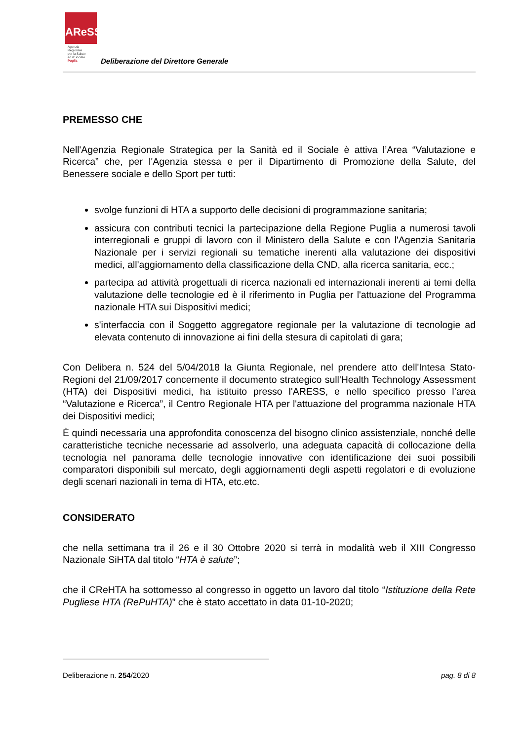AReSS
Agenzia
Regionale
per la Salute
ed il Sociale
Puglia
Deliberazione del Direttore Generale
PREMESSO CHE
Nell'Agenzia Regionale Strategica per la Sanità ed il Sociale è attiva l’Area “Valutazione e Ricerca” che, per l'Agenzia stessa e per il Dipartimento di Promozione della Salute, del Benessere sociale e dello Sport per tutti:
svolge funzioni di HTA a supporto delle decisioni di programmazione sanitaria;
assicura con contributi tecnici la partecipazione della Regione Puglia a numerosi tavoli interregionali e gruppi di lavoro con il Ministero della Salute e con l'Agenzia Sanitaria Nazionale per i servizi regionali su tematiche inerenti alla valutazione dei dispositivi medici, all'aggiornamento della classificazione della CND, alla ricerca sanitaria, ecc.;
partecipa ad attività progettuali di ricerca nazionali ed internazionali inerenti ai temi della valutazione delle tecnologie ed è il riferimento in Puglia per l'attuazione del Programma nazionale HTA sui Dispositivi medici;
s'interfaccia con il Soggetto aggregatore regionale per la valutazione di tecnologie ad elevata contenuto di innovazione ai fini della stesura di capitolati di gara;
Con Delibera n. 524 del 5/04/2018 la Giunta Regionale, nel prendere atto dell'Intesa Stato-Regioni del 21/09/2017 concernente il documento strategico sull'Health Technology Assessment (HTA) dei Dispositivi medici, ha istituito presso l'ARESS, e nello specifico presso l’area “Valutazione e Ricerca”, il Centro Regionale HTA per l'attuazione del programma nazionale HTA dei Dispositivi medici;
È quindi necessaria una approfondita conoscenza del bisogno clinico assistenziale, nonché delle caratteristiche tecniche necessarie ad assolverlo, una adeguata capacità di collocazione della tecnologia nel panorama delle tecnologie innovative con identificazione dei suoi possibili comparatori disponibili sul mercato, degli aggiornamenti degli aspetti regolatori e di evoluzione degli scenari nazionali in tema di HTA, etc.etc.
CONSIDERATO
che nella settimana tra il 26 e il 30 Ottobre 2020 si terrà in modalità web il XIII Congresso Nazionale SiHTA dal titolo “HTA è salute”;
che il CReHTA ha sottomesso al congresso in oggetto un lavoro dal titolo “Istituzione della Rete Pugliese HTA (RePuHTA)” che è stato accettato in data 01-10-2020;
Deliberazione n. 254/2020 pag. 8 di 8